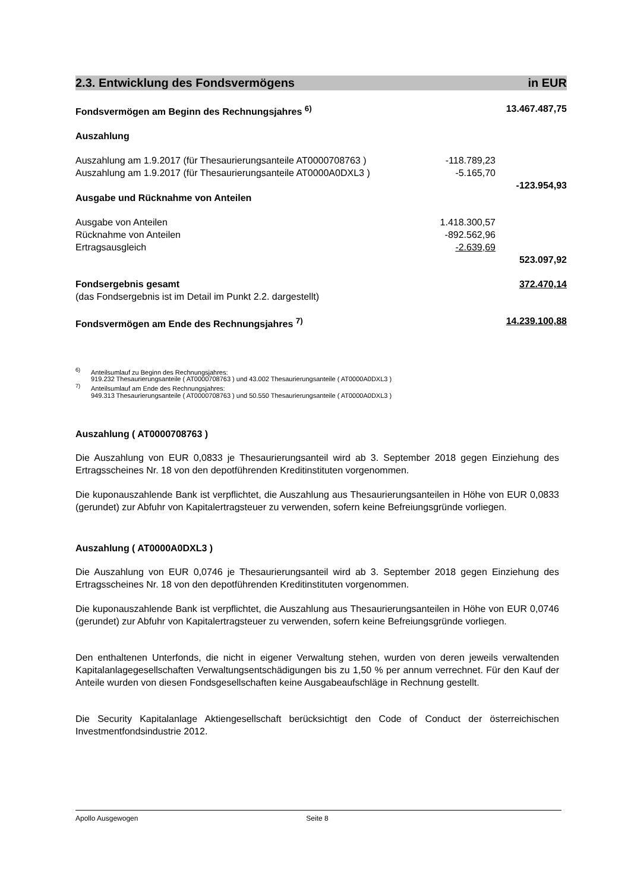2.3. Entwicklung des Fondsvermögens in EUR
| Fondsvermögen am Beginn des Rechnungsjahres <sup>6)</sup> | | 13.467.487,75 |
| Auszahlung | | |
| Auszahlung am 1.9.2017 (für Thesaurierungsanteile AT0000708763 ) | -118.789,23 | |
| Auszahlung am 1.9.2017 (für Thesaurierungsanteile AT0000A0DXL3 ) | -5.165,70 | |
| | | -123.954,93 |
| Ausgabe und Rücknahme von Anteilen | | |
| Ausgabe von Anteilen | 1.418.300,57 | |
| Rücknahme von Anteilen | -892.562,96 | |
| Ertragsausgleich | -2.639,69 | |
| | | 523.097,92 |
| Fondsergebnis gesamt | | 372.470,14 |
| (das Fondsergebnis ist im Detail im Punkt 2.2. dargestellt) | | |
| Fondsvermögen am Ende des Rechnungsjahres <sup>7)</sup> | | 14.239.100,88 |
<sup>6)</sup> Anteilsumlauf zu Beginn des Rechnungsjahres:
919.232 Thesaurierungsanteile ( AT0000708763 ) und 43.002 Thesaurierungsanteile ( AT0000A0DXL3 )
<sup>7)</sup> Anteilsumlauf am Ende des Rechnungsjahres:
949.313 Thesaurierungsanteile ( AT0000708763 ) und 50.550 Thesaurierungsanteile ( AT0000A0DXL3 )
Auszahlung ( AT0000708763 )
Die Auszahlung von EUR 0,0833 je Thesaurierungsanteil wird ab 3. September 2018 gegen Einziehung des Ertragsscheines Nr. 18 von den depotführenden Kreditinstituten vorgenommen.
Die kuponauszahlende Bank ist verpflichtet, die Auszahlung aus Thesaurierungsanteilen in Höhe von EUR 0,0833 (gerundet) zur Abfuhr von Kapitalertragsteuer zu verwenden, sofern keine Befreiungsgründe vorliegen.
Auszahlung ( AT0000A0DXL3 )
Die Auszahlung von EUR 0,0746 je Thesaurierungsanteil wird ab 3. September 2018 gegen Einziehung des Ertragsscheines Nr. 18 von den depotführenden Kreditinstituten vorgenommen.
Die kuponauszahlende Bank ist verpflichtet, die Auszahlung aus Thesaurierungsanteilen in Höhe von EUR 0,0746 (gerundet) zur Abfuhr von Kapitalertragsteuer zu verwenden, sofern keine Befreiungsgründe vorliegen.
Den enthaltenen Unterfonds, die nicht in eigener Verwaltung stehen, wurden von deren jeweils verwaltenden Kapitalanlagegesellschaften Verwaltungsentschädigungen bis zu 1,50 % per annum verrechnet. Für den Kauf der Anteile wurden von diesen Fondsgesellschaften keine Ausgabeaufschläge in Rechnung gestellt.
Die Security Kapitalanlage Aktiengesellschaft berücksichtigt den Code of Conduct der österreichischen Investmentfondsindustrie 2012.
Apollo Ausgewogen Seite 8